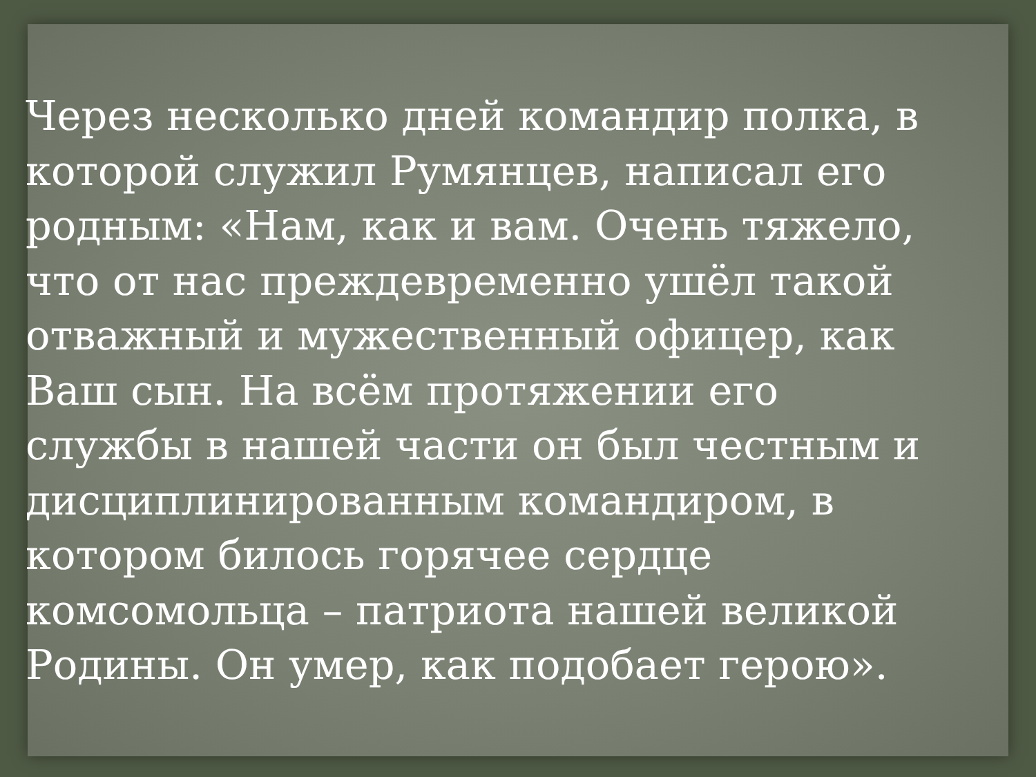Через несколько дней командир полка, в которой служил Румянцев, написал его родным: «Нам, как и вам. Очень тяжело, что от нас преждевременно ушёл такой отважный и мужественный офицер, как Ваш сын. На всём протяжении его службы в нашей части он был честным и дисциплинированным командиром, в котором билось горячее сердце комсомольца – патриота нашей великой Родины. Он умер, как подобает герою».